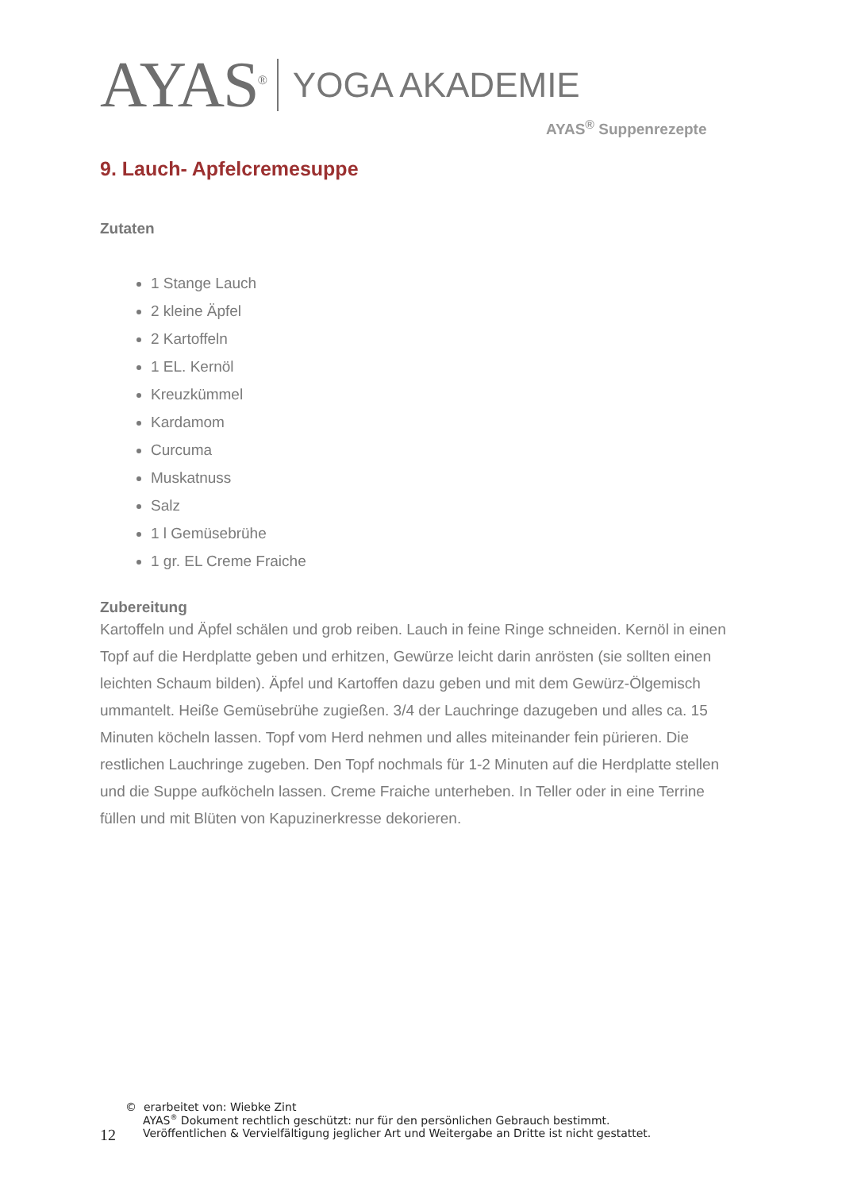AYAS<sup>®</sup> YOGA AKADEMIE
AYAS<sup>®</sup> Suppenrezepte
9. Lauch- Apfelcremesuppe
Zutaten
1 Stange Lauch
2 kleine Äpfel
2 Kartoffeln
1 EL. Kernöl
Kreuzkümmel
Kardamom
Curcuma
Muskatnuss
Salz
1 l Gemüsebrühe
1 gr. EL Creme Fraiche
Zubereitung
Kartoffeln und Äpfel schälen und grob reiben. Lauch in feine Ringe schneiden. Kernöl in einen Topf auf die Herdplatte geben und erhitzen, Gewürze leicht darin anrösten (sie sollten einen leichten Schaum bilden). Äpfel und Kartoffen dazu geben und mit dem Gewürz-Ölgemisch ummantelt. Heiße Gemüsebrühe zugießen. 3/4 der Lauchringe dazugeben und alles ca. 15 Minuten köcheln lassen. Topf vom Herd nehmen und alles miteinander fein pürieren. Die restlichen Lauchringe zugeben. Den Topf nochmals für 1-2 Minuten auf die Herdplatte stellen und die Suppe aufköcheln lassen. Creme Fraiche unterheben. In Teller oder in eine Terrine füllen und mit Blüten von Kapuzinerkresse dekorieren.
12
© erarbeitet von: Wiebke Zint
AYAS<sup>®</sup> Dokument rechtlich geschützt: nur für den persönlichen Gebrauch bestimmt.
Veröffentlichen & Vervielfältigung jeglicher Art und Weitergabe an Dritte ist nicht gestattet.